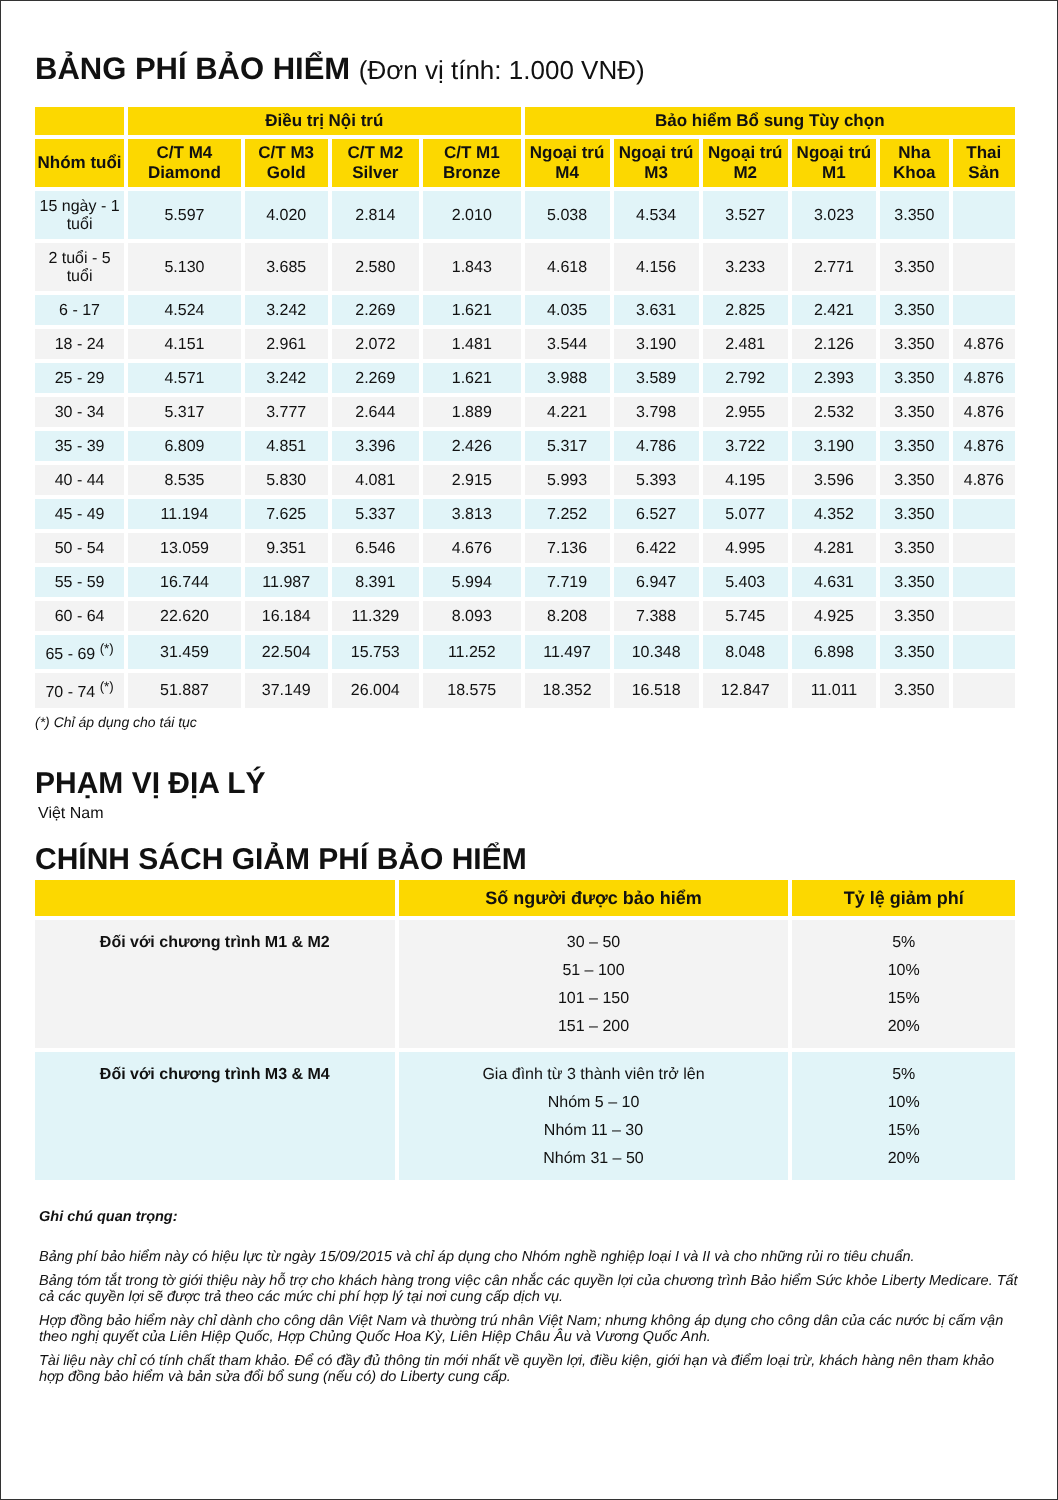BẢNG PHÍ BẢO HIỂM (Đơn vị tính: 1.000 VNĐ)
| | Điều trị Nội trú | | | | Bảo hiểm Bổ sung Tùy chọn | | | | | |
| --- | --- | --- | --- | --- | --- | --- | --- | --- | --- | --- |
| Nhóm tuổi | C/T M4 Diamond | C/T M3 Gold | C/T M2 Silver | C/T M1 Bronze | Ngoại trú M4 | Ngoại trú M3 | Ngoại trú M2 | Ngoại trú M1 | Nha Khoa | Thai Sản |
| 15 ngày - 1 tuổi | 5.597 | 4.020 | 2.814 | 2.010 | 5.038 | 4.534 | 3.527 | 3.023 | 3.350 | |
| 2 tuổi - 5 tuổi | 5.130 | 3.685 | 2.580 | 1.843 | 4.618 | 4.156 | 3.233 | 2.771 | 3.350 | |
| 6 - 17 | 4.524 | 3.242 | 2.269 | 1.621 | 4.035 | 3.631 | 2.825 | 2.421 | 3.350 | |
| 18 - 24 | 4.151 | 2.961 | 2.072 | 1.481 | 3.544 | 3.190 | 2.481 | 2.126 | 3.350 | 4.876 |
| 25 - 29 | 4.571 | 3.242 | 2.269 | 1.621 | 3.988 | 3.589 | 2.792 | 2.393 | 3.350 | 4.876 |
| 30 - 34 | 5.317 | 3.777 | 2.644 | 1.889 | 4.221 | 3.798 | 2.955 | 2.532 | 3.350 | 4.876 |
| 35 - 39 | 6.809 | 4.851 | 3.396 | 2.426 | 5.317 | 4.786 | 3.722 | 3.190 | 3.350 | 4.876 |
| 40 - 44 | 8.535 | 5.830 | 4.081 | 2.915 | 5.993 | 5.393 | 4.195 | 3.596 | 3.350 | 4.876 |
| 45 - 49 | 11.194 | 7.625 | 5.337 | 3.813 | 7.252 | 6.527 | 5.077 | 4.352 | 3.350 | |
| 50 - 54 | 13.059 | 9.351 | 6.546 | 4.676 | 7.136 | 6.422 | 4.995 | 4.281 | 3.350 | |
| 55 - 59 | 16.744 | 11.987 | 8.391 | 5.994 | 7.719 | 6.947 | 5.403 | 4.631 | 3.350 | |
| 60 - 64 | 22.620 | 16.184 | 11.329 | 8.093 | 8.208 | 7.388 | 5.745 | 4.925 | 3.350 | |
| 65 - 69 <sup>(*)</sup> | 31.459 | 22.504 | 15.753 | 11.252 | 11.497 | 10.348 | 8.048 | 6.898 | 3.350 | |
| 70 - 74 <sup>(*)</sup> | 51.887 | 37.149 | 26.004 | 18.575 | 18.352 | 16.518 | 12.847 | 11.011 | 3.350 | |
(*) Chỉ áp dụng cho tái tục
PHẠM VỊ ĐỊA LÝ
Việt Nam
CHÍNH SÁCH GIẢM PHÍ BẢO HIỂM
| | Số người được bảo hiểm | Tỷ lệ giảm phí |
| --- | --- | --- |
| Đối với chương trình M1 & M2 | 30 – 50 51 – 100 101 – 150 151 – 200 | 5% 10% 15% 20% |
| Đối với chương trình M3 & M4 | Gia đình từ 3 thành viên trở lên Nhóm 5 – 10 Nhóm 11 – 30 Nhóm 31 – 50 | 5% 10% 15% 20% |
Ghi chú quan trọng:
Bảng phí bảo hiểm này có hiệu lực từ ngày 15/09/2015 và chỉ áp dụng cho Nhóm nghề nghiệp loại I và II và cho những rủi ro tiêu chuẩn.
Bảng tóm tắt trong tờ giới thiệu này hỗ trợ cho khách hàng trong việc cân nhắc các quyền lợi của chương trình Bảo hiểm Sức khỏe Liberty Medicare. Tất cả các quyền lợi sẽ được trả theo các mức chi phí hợp lý tại nơi cung cấp dịch vụ.
Hợp đồng bảo hiểm này chỉ dành cho công dân Việt Nam và thường trú nhân Việt Nam; nhưng không áp dụng cho công dân của các nước bị cấm vận theo nghị quyết của Liên Hiệp Quốc, Hợp Chủng Quốc Hoa Kỳ, Liên Hiệp Châu Âu và Vương Quốc Anh.
Tài liệu này chỉ có tính chất tham khảo. Để có đầy đủ thông tin mới nhất về quyền lợi, điều kiện, giới hạn và điểm loại trừ, khách hàng nên tham khảo hợp đồng bảo hiểm và bản sửa đổi bổ sung (nếu có) do Liberty cung cấp.